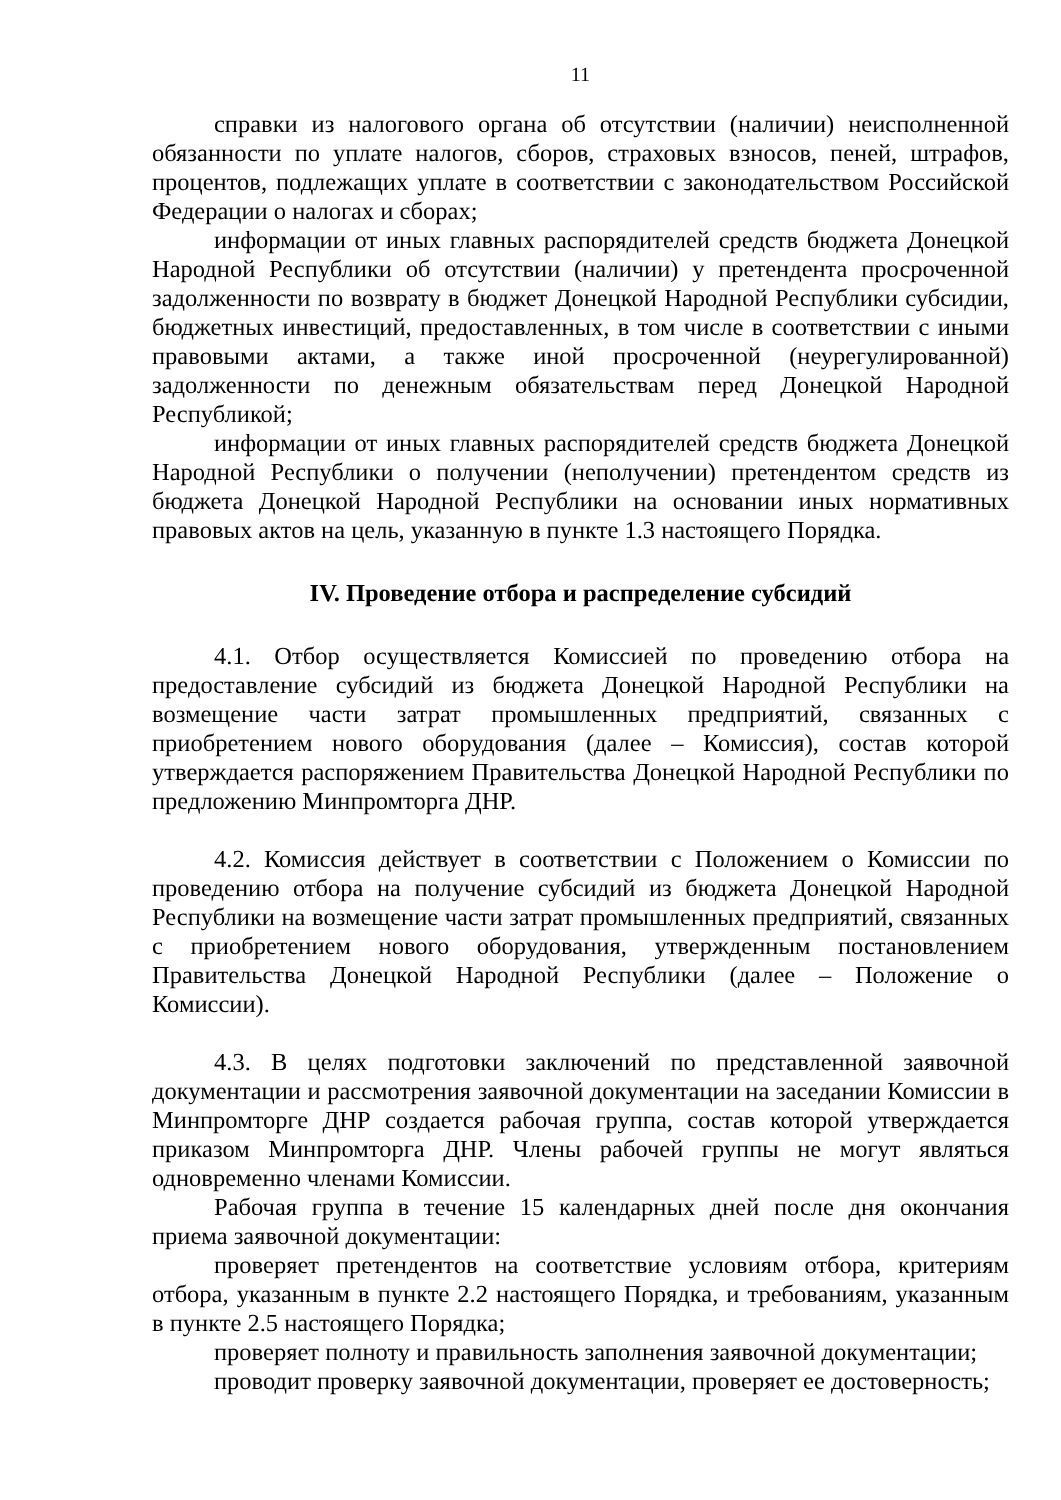11
справки из налогового органа об отсутствии (наличии) неисполненной обязанности по уплате налогов, сборов, страховых взносов, пеней, штрафов, процентов, подлежащих уплате в соответствии с законодательством Российской Федерации о налогах и сборах;
информации от иных главных распорядителей средств бюджета Донецкой Народной Республики об отсутствии (наличии) у претендента просроченной задолженности по возврату в бюджет Донецкой Народной Республики субсидии, бюджетных инвестиций, предоставленных, в том числе в соответствии с иными правовыми актами, а также иной просроченной (неурегулированной) задолженности по денежным обязательствам перед Донецкой Народной Республикой;
информации от иных главных распорядителей средств бюджета Донецкой Народной Республики о получении (неполучении) претендентом средств из бюджета Донецкой Народной Республики на основании иных нормативных правовых актов на цель, указанную в пункте 1.3 настоящего Порядка.
IV. Проведение отбора и распределение субсидий
4.1. Отбор осуществляется Комиссией по проведению отбора на предоставление субсидий из бюджета Донецкой Народной Республики на возмещение части затрат промышленных предприятий, связанных с приобретением нового оборудования (далее – Комиссия), состав которой утверждается распоряжением Правительства Донецкой Народной Республики по предложению Минпромторга ДНР.
4.2. Комиссия действует в соответствии с Положением о Комиссии по проведению отбора на получение субсидий из бюджета Донецкой Народной Республики на возмещение части затрат промышленных предприятий, связанных с приобретением нового оборудования, утвержденным постановлением Правительства Донецкой Народной Республики (далее – Положение о Комиссии).
4.3. В целях подготовки заключений по представленной заявочной документации и рассмотрения заявочной документации на заседании Комиссии в Минпромторге ДНР создается рабочая группа, состав которой утверждается приказом Минпромторга ДНР. Члены рабочей группы не могут являться одновременно членами Комиссии.
Рабочая группа в течение 15 календарных дней после дня окончания приема заявочной документации:
проверяет претендентов на соответствие условиям отбора, критериям отбора, указанным в пункте 2.2 настоящего Порядка, и требованиям, указанным в пункте 2.5 настоящего Порядка;
проверяет полноту и правильность заполнения заявочной документации;
проводит проверку заявочной документации, проверяет ее достоверность;